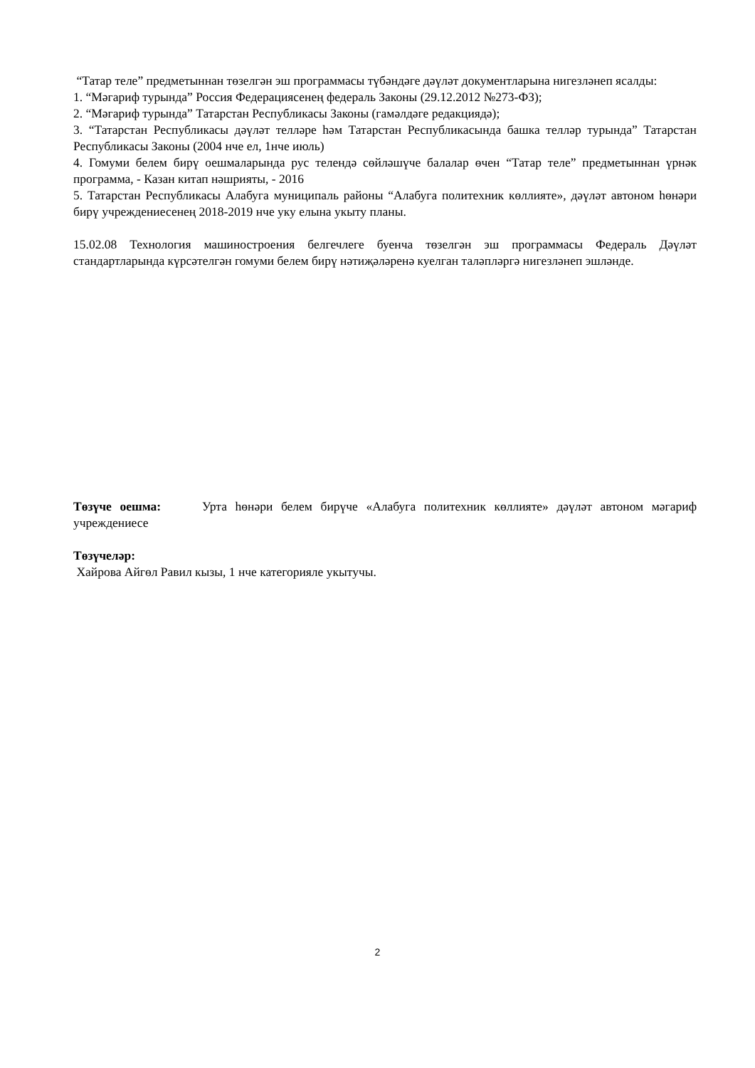“Татар теле” предметыннан төзелгән эш программасы түбәндәге дәүләт документларына нигезләнеп ясалды:
1. “Мәгариф турында” Россия Федерациясенең федераль Законы (29.12.2012 №273-ФЗ);
2. “Мәгариф турында” Татарстан Республикасы Законы (гамәлдәге редакциядә);
3. “Татарстан Республикасы дәүләт телләре һәм Татарстан Республикасында башка телләр турында” Татарстан Республикасы Законы (2004 нче ел, 1нче июль)
4. Гомуми белем бирү оешмаларында рус телендә сөйләшүче балалар өчен “Татар теле” предметыннан үрнәк программа, - Казан китап нәшрияты, - 2016
5. Татарстан Республикасы Алабуга муниципаль районы “Алабуга политехник көллияте», дәүләт автоном һөнәри бирү учреждениесенең 2018-2019 нче уку елына укыту планы.
15.02.08 Технология машиностроения белгечлеге буенча төзелгән эш программасы Федераль Дәүләт стандартларында күрсәтелгән гомуми белем бирү нәтиҗәләренә куелган таләпләргә нигезләнеп эшләнде.
Төзүче оешма: Урта һөнәри белем бирүче «Алабуга политехник көллияте» дәүләт автоном мәгариф учреждениесе
Төзүчеләр:
Хайрова Айгөл Равил кызы, 1 нче категорияле укытучы.
2